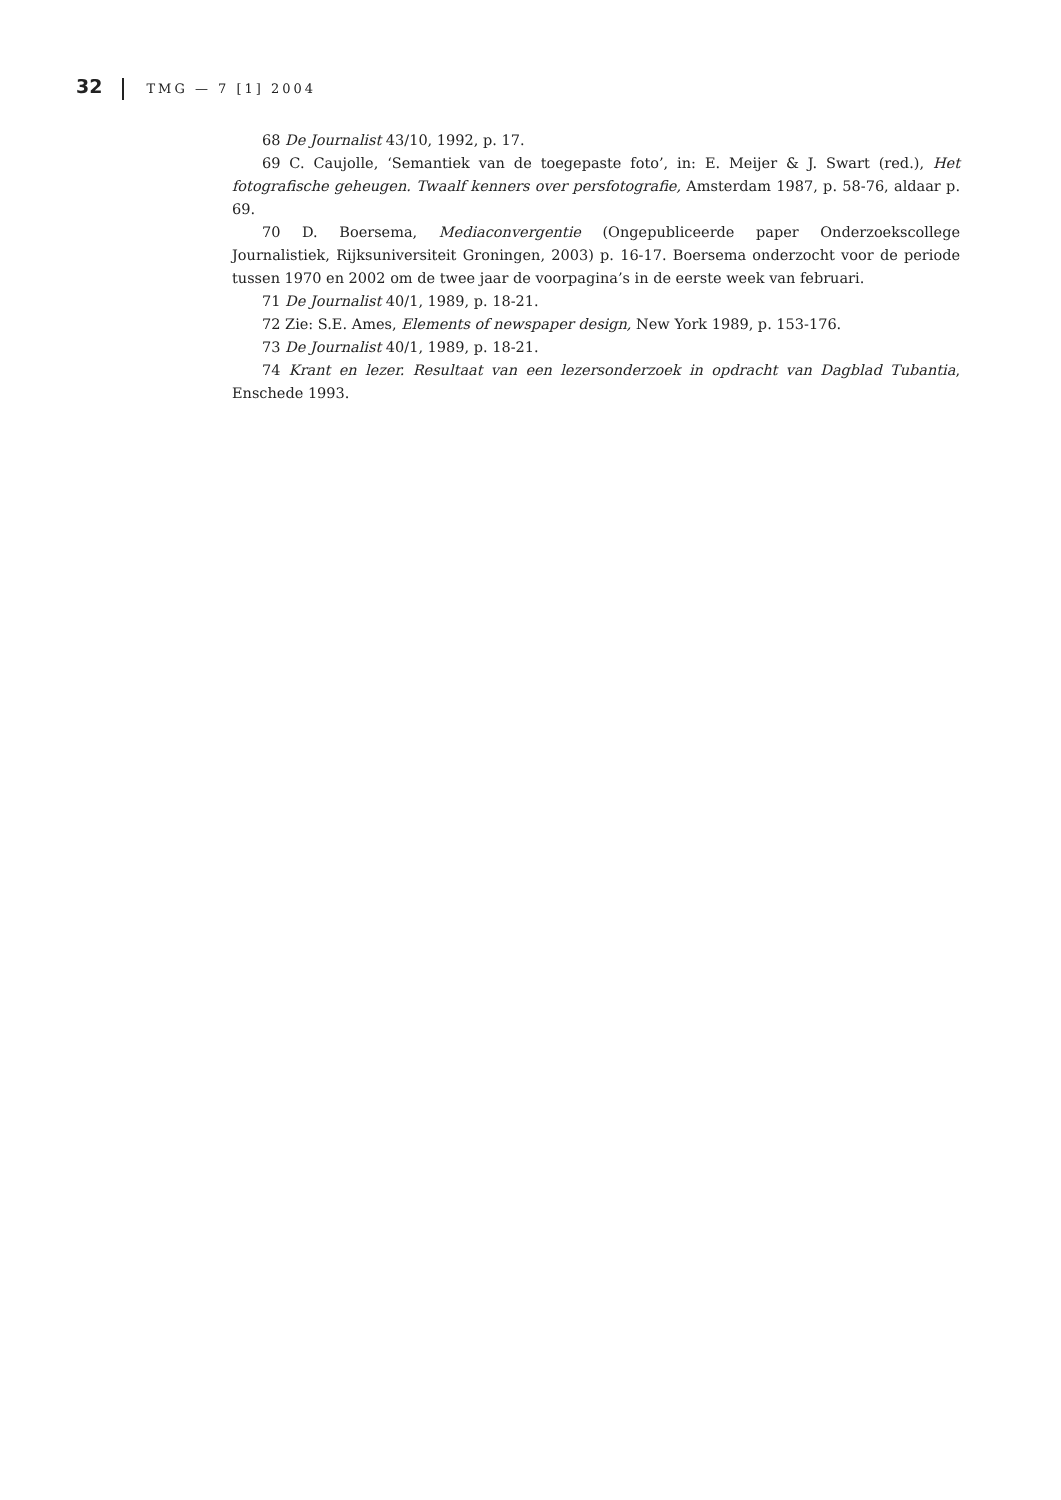32 TMG — 7 [1] 2004
68 De Journalist 43/10, 1992, p. 17.
69 C. Caujolle, ‘Semantiek van de toegepaste foto’, in: E. Meijer & J. Swart (red.), Het fotografische geheugen. Twaalf kenners over persfotografie, Amsterdam 1987, p. 58-76, aldaar p. 69.
70 D. Boersema, Mediaconvergentie (Ongepubliceerde paper Onderzoekscollege Journalistiek, Rijksuniversiteit Groningen, 2003) p. 16-17. Boersema onderzocht voor de periode tussen 1970 en 2002 om de twee jaar de voorpagina’s in de eerste week van februari.
71 De Journalist 40/1, 1989, p. 18-21.
72 Zie: S.E. Ames, Elements of newspaper design, New York 1989, p. 153-176.
73 De Journalist 40/1, 1989, p. 18-21.
74 Krant en lezer. Resultaat van een lezersonderzoek in opdracht van Dagblad Tubantia, Enschede 1993.